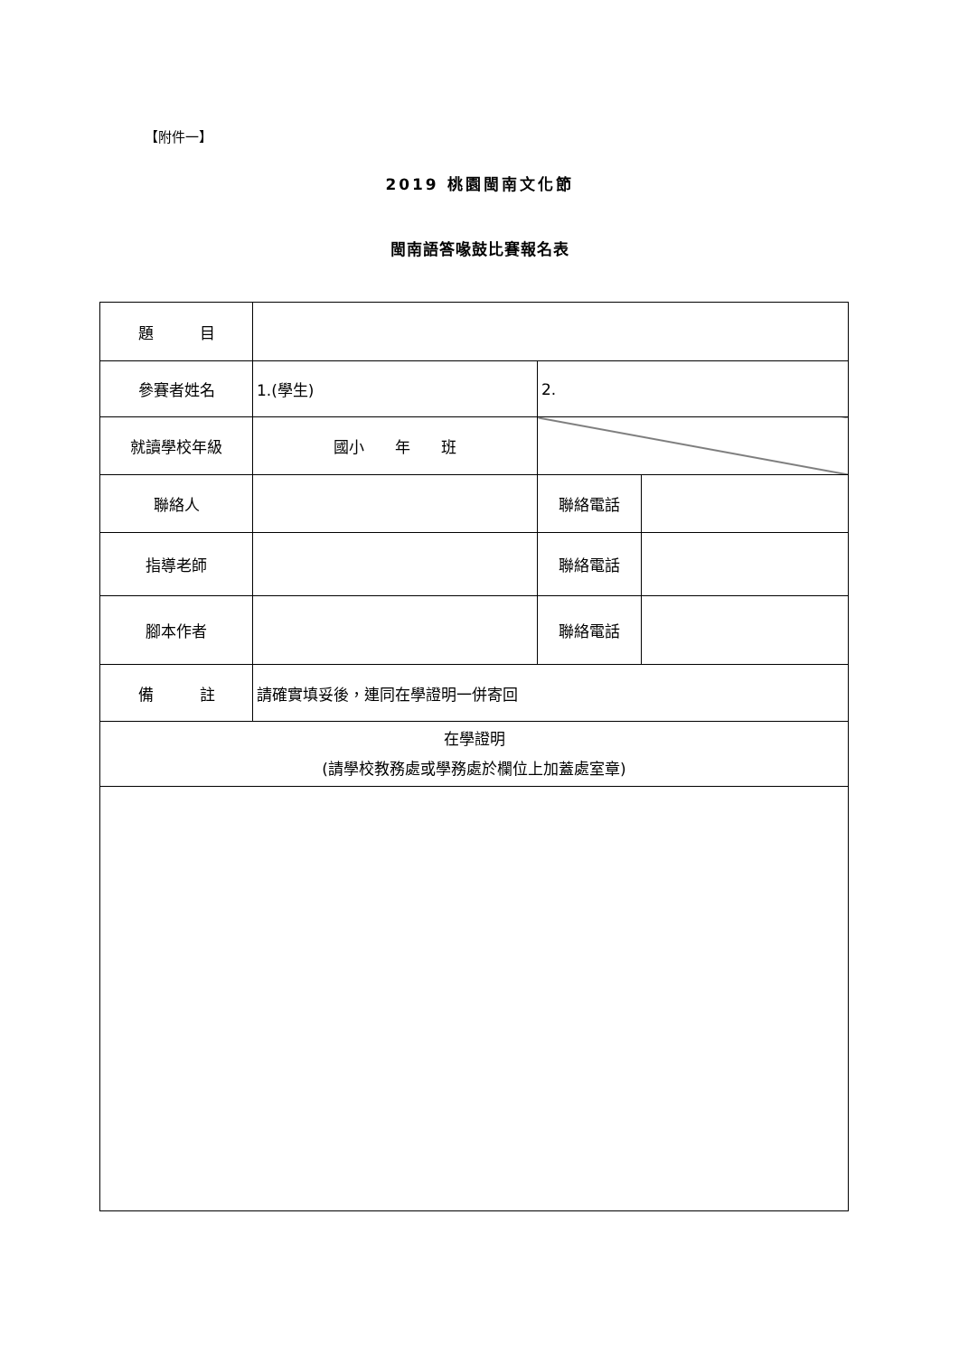【附件一】
2019 桃園閩南文化節
閩南語答喙鼓比賽報名表
| 題 目 | | | |
| 參賽者姓名 | 1.(學生) | 2. | |
| 就讀學校年級 | 國小 年 班 | | |
| 聯絡人 | | 聯絡電話 | |
| 指導老師 | | 聯絡電話 | |
| 腳本作者 | | 聯絡電話 | |
| 備 註 | 請確實填妥後，連同在學證明一併寄回 | | |
| 在學證明 (請學校教務處或學務處於欄位上加蓋處室章) | | | |